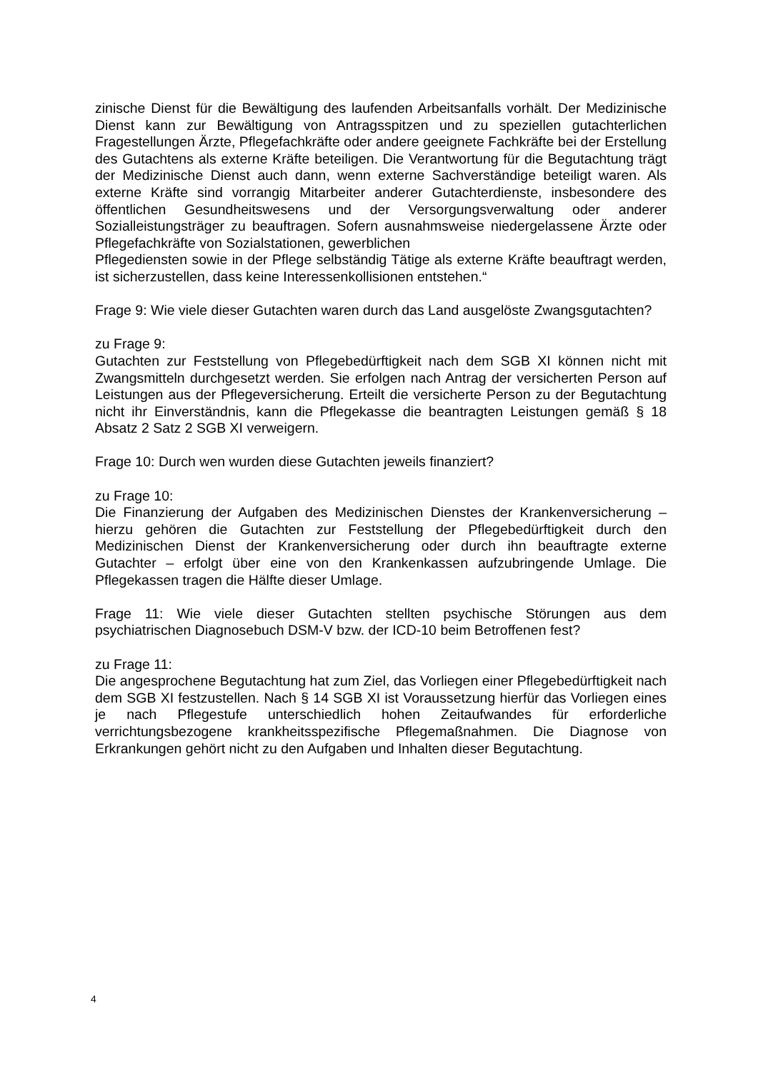zinische Dienst für die Bewältigung des laufenden Arbeitsanfalls vorhält. Der Medizinische Dienst kann zur Bewältigung von Antragsspitzen und zu speziellen gutachterlichen Fragestellungen Ärzte, Pflegefachkräfte oder andere geeignete Fachkräfte bei der Erstellung des Gutachtens als externe Kräfte beteiligen. Die Verantwortung für die Begutachtung trägt der Medizinische Dienst auch dann, wenn externe Sachverständige beteiligt waren. Als externe Kräfte sind vorrangig Mitarbeiter anderer Gutachterdienste, insbesondere des öffentlichen Gesundheitswesens und der Versorgungsverwaltung oder anderer Sozialleistungsträger zu beauftragen. Sofern ausnahmsweise niedergelassene Ärzte oder Pflegefachkräfte von Sozialstationen, gewerblichen
Pflegediensten sowie in der Pflege selbständig Tätige als externe Kräfte beauftragt werden, ist sicherzustellen, dass keine Interessenkollisionen entstehen.“
Frage 9: Wie viele dieser Gutachten waren durch das Land ausgelöste Zwangsgutachten?
zu Frage 9:
Gutachten zur Feststellung von Pflegebedürftigkeit nach dem SGB XI können nicht mit Zwangsmitteln durchgesetzt werden. Sie erfolgen nach Antrag der versicherten Person auf Leistungen aus der Pflegeversicherung. Erteilt die versicherte Person zu der Begutachtung nicht ihr Einverständnis, kann die Pflegekasse die beantragten Leistungen gemäß § 18 Absatz 2 Satz 2 SGB XI verweigern.
Frage 10: Durch wen wurden diese Gutachten jeweils finanziert?
zu Frage 10:
Die Finanzierung der Aufgaben des Medizinischen Dienstes der Krankenversicherung – hierzu gehören die Gutachten zur Feststellung der Pflegebedürftigkeit durch den Medizinischen Dienst der Krankenversicherung oder durch ihn beauftragte externe Gutachter – erfolgt über eine von den Krankenkassen aufzubringende Umlage. Die Pflegekassen tragen die Hälfte dieser Umlage.
Frage 11: Wie viele dieser Gutachten stellten psychische Störungen aus dem psychiatrischen Diagnosebuch DSM-V bzw. der ICD-10 beim Betroffenen fest?
zu Frage 11:
Die angesprochene Begutachtung hat zum Ziel, das Vorliegen einer Pflegebedürftigkeit nach dem SGB XI festzustellen. Nach § 14 SGB XI ist Voraussetzung hierfür das Vorliegen eines je nach Pflegestufe unterschiedlich hohen Zeitaufwandes für erforderliche verrichtungsbezogene krankheitsspezifische Pflegemaßnahmen. Die Diagnose von Erkrankungen gehört nicht zu den Aufgaben und Inhalten dieser Begutachtung.
4